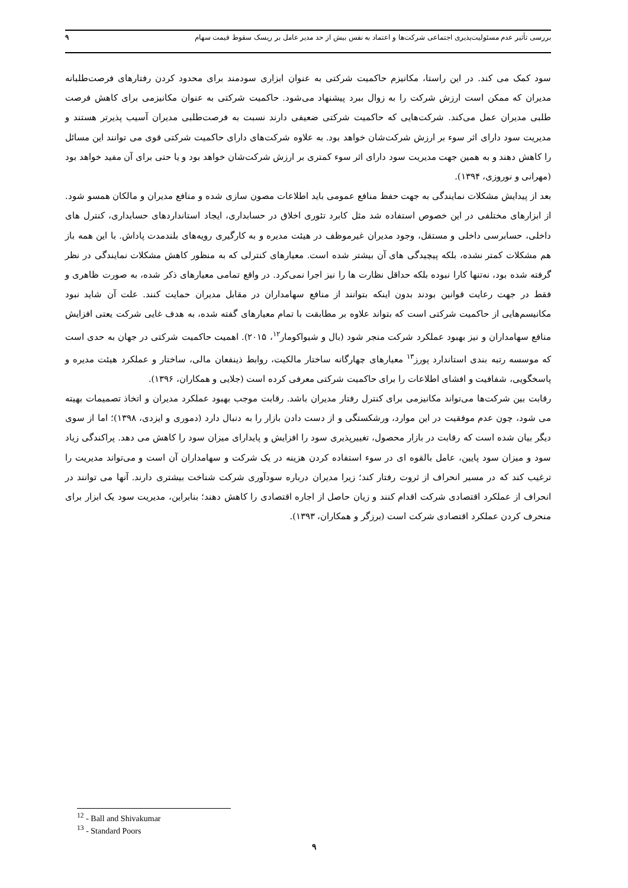بررسی تأثیر عدم مسئولیت‌پذیری اجتماعی شرکت‌ها و اعتماد به نفس بیش از حد مدیر عامل بر ریسک سقوط قیمت سهام ۹
سود کمک می کند. در این راستا، مکانیزم حاکمیت شرکتی به عنوان ابزاری سودمند برای محدود کردن رفتارهای فرصت‌طلبانه مدیران که ممکن است ارزش شرکت را به زوال ببرد پیشنهاد می‌شود. حاکمیت شرکتی به عنوان مکانیزمی برای کاهش فرصت طلبی مدیران عمل می‌کند. شرکت‌هایی که حاکمیت شرکتی ضعیفی دارند نسبت به فرصت‌طلبی مدیران آسیب پذیرتر هستند و مدیریت سود دارای اثر سوء بر ارزش شرکت‌شان خواهد بود. به علاوه شرکت‌های دارای حاکمیت شرکتی قوی می توانند این مسائل را کاهش دهند و به همین جهت مدیریت سود دارای اثر سوء کمتری بر ارزش شرکت‌شان خواهد بود و یا حتی برای آن مفید خواهد بود (مهرانی و نوروزی، ۱۳۹۴).
بعد از پیدایش مشکلات نمایندگی به جهت حفظ منافع عمومی باید اطلاعات مصون سازی شده و منافع مدیران و مالکان همسو شود. از ابزارهای مختلفی در این خصوص استفاده شد مثل کابرد تئوری اخلاق در حسابداری، ایجاد استانداردهای حسابداری، کنترل های داخلی، حسابرسی داخلی و مستقل، وجود مدیران غیرموظف در هیئت مدیره و به کارگیری رویه‌های بلندمدت پاداش. با این همه باز هم مشکلات کمتر نشده، بلکه پیچیدگی های آن بیشتر شده است. معیارهای کنترلی که به منظور کاهش مشکلات نمایندگی در نظر گرفته شده بود، نه‌تنها کارا نبوده بلکه حداقل نظارت ها را نیز اجرا نمی‌کرد. در واقع تمامی معیارهای ذکر شده، به صورت ظاهری و فقط در جهت رعایت قوانین بودند بدون اینکه بتوانند از منافع سهامداران در مقابل مدیران حمایت کنند. علت آن شاید نبود مکانیسم‌هایی از حاکمیت شرکتی است که بتواند علاوه بر مطابقت با تمام معیارهای گفته شده، به هدف غایی شرکت یعتی افزایش منافع سهامداران و نیز بهبود عملکرد شرکت منجر شود (بال و شیواکومار<sup>۱۲</sup>، ۲۰۱۵). اهمیت حاکمیت شرکتی در جهان به حدی است که موسسه رتبه بندی استاندارد پورز<sup>۱۳</sup> معیارهای چهارگانه ساختار مالکیت، روابط ذینفعان مالی، ساختار و عملکرد هیئت مدیره و پاسخگویی، شفافیت و افشای اطلاعات را برای حاکمیت شرکتی معرفی کرده است (جلایی و همکاران، ۱۳۹۶).
رقابت بین شرکت‌ها می‌تواند مکانیزمی برای کنترل رفتار مدیران باشد. رقابت موجب بهبود عملکرد مدیران و اتخاذ تصمیمات بهیته می شود، چون عدم موفقیت در این موارد، ورشکستگی و از دست دادن بازار را به دنبال دارد (دموری و ایزدی، ۱۳۹۸)؛ اما از سوی دیگر بیان شده است که رقابت در بازار محصول، تغییرپذیری سود را افزایش و پایدارای میزان سود را کاهش می دهد. پراکندگی زیاد سود و میزان سود پایین، عامل بالقوه ای در سوء استفاده کردن هزینه در یک شرکت و سهامداران آن است و می‌تواند مدیریت را ترغیب کند که در مسیر انحراف از ثروت رفتار کند؛ زیرا مدیران درباره سودآوری شرکت شناخت بیشتری دارند. آنها می توانند در انحراف از عملکرد اقتصادی شرکت اقدام کنند و زیان حاصل از اجاره اقتصادی را کاهش دهند؛ بنابراین، مدیریت سود یک ابزار برای منحرف کردن عملکرد اقتصادی شرکت است (برزگر و همکاران، ۱۳۹۳).
<sup>12</sup> - Ball and Shivakumar
<sup>13</sup> - Standard Poors
۹